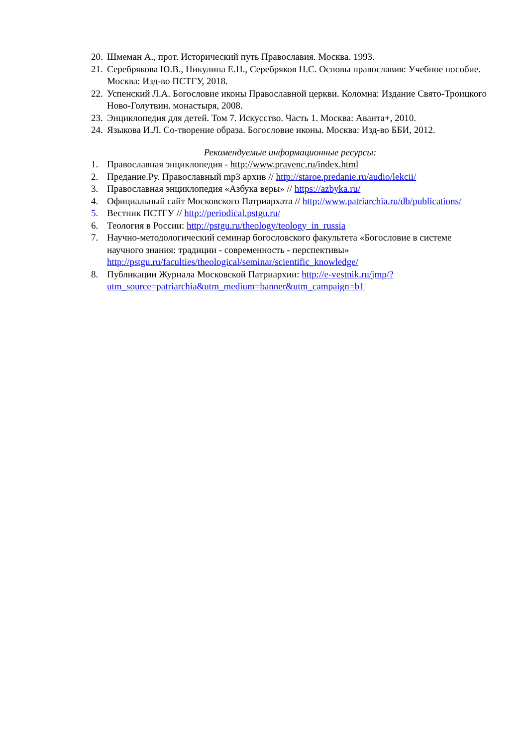20. Шмеман А., прот. Исторический путь Православия. Москва. 1993.
21. Серебрякова Ю.В., Никулина Е.Н., Серебряков Н.С. Основы православия: Учебное пособие. Москва: Изд-во ПСТГУ, 2018.
22. Успенский Л.А. Богословие иконы Православной церкви. Коломна: Издание Свято-Троицкого Ново-Голутвин. монастыря, 2008.
23. Энциклопедия для детей. Том 7. Искусство. Часть 1. Москва: Аванта+, 2010.
24. Языкова И.Л. Со-творение образа. Богословие иконы. Москва: Изд-во ББИ, 2012.
Рекомендуемые информационные ресурсы:
1. Православная энциклопедия - http://www.pravenc.ru/index.html
2. Предание.Ру. Православный mp3 архив // http://staroe.predanie.ru/audio/lekcii/
3. Православная энциклопедия «Азбука веры» // https://azbyka.ru/
4. Официальный сайт Московского Патриархата // http://www.patriarchia.ru/db/publications/
5. Вестник ПСТГУ // http://periodical.pstgu.ru/
6. Теология в России: http://pstgu.ru/theology/teology_in_russia
7. Научно-методологический семинар богословского факультета «Богословие в системе научного знания: традиции - современность - перспективы» http://pstgu.ru/faculties/theological/seminar/scientific_knowledge/
8. Публикации Журнала Московской Патриархии: http://e-vestnik.ru/jmp/?utm_source=patriarchia&utm_medium=banner&utm_campaign=b1